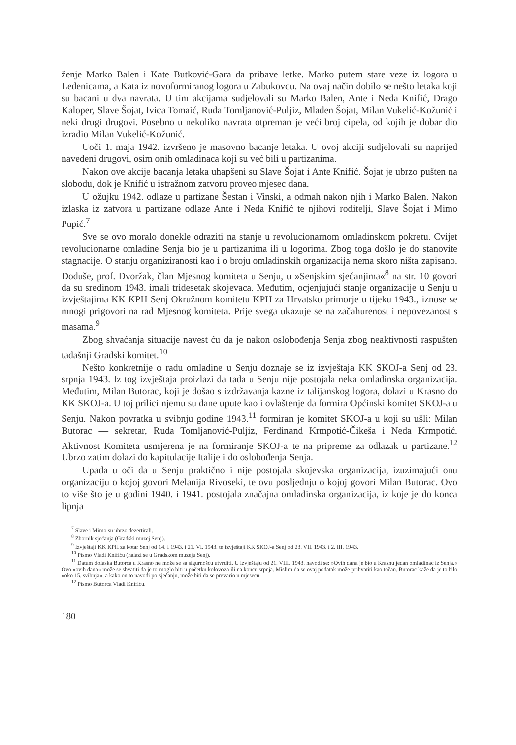ženje Marko Balen i Kate Butković-Gara da pribave letke. Marko putem stare veze iz logora u Ledenicama, a Kata iz novoformiranog logora u Zabukovcu. Na ovaj način dobilo se nešto letaka koji su bacani u dva navrata. U tim akcijama sudjelovali su Marko Balen, Ante i Neda Knifić, Drago Kaloper, Slave Šojat, Ivica Tomaić, Ruda Tomljanović-Puljiz, Mladen Šojat, Milan Vukelić-Kožunić i neki drugi drugovi. Posebno u nekoliko navrata otpreman je veći broj cipela, od kojih je dobar dio izradio Milan Vukelić-Kožunić.
Uoči 1. maja 1942. izvršeno je masovno bacanje letaka. U ovoj akciji sudjelovali su naprijed navedeni drugovi, osim onih omladinaca koji su već bili u partizanima.
Nakon ove akcije bacanja letaka uhapšeni su Slave Šojat i Ante Knifić. Šojat je ubrzo pušten na slobodu, dok je Knifić u istražnom zatvoru proveo mjesec dana.
U ožujku 1942. odlaze u partizane Šestan i Vinski, a odmah nakon njih i Marko Balen. Nakon izlaska iz zatvora u partizane odlaze Ante i Neda Knifić te njihovi roditelji, Slave Šojat i Mimo Pupić.<sup>7</sup>
Sve se ovo moralo donekle odraziti na stanje u revolucionarnom omladinskom pokretu. Cvijet revolucionarne omladine Senja bio je u partizanima ili u logorima. Zbog toga došlo je do stanovite stagnacije. O stanju organiziranosti kao i o broju omladinskih organizacija nema skoro ništa zapisano. Doduše, prof. Dvoržak, član Mjesnog komiteta u Senju, u »Senjskim sjećanjima«<sup>8</sup> na str. 10 govori da su sredinom 1943. imali tridesetak skojevaca. Međutim, ocjenjujući stanje organizacije u Senju u izvještajima KK KPH Senj Okružnom komitetu KPH za Hrvatsko primorje u tijeku 1943., iznose se mnogi prigovori na rad Mjesnog komiteta. Prije svega ukazuje se na začahurenost i nepovezanost s masama.<sup>9</sup>
Zbog shvaćanja situacije navest ću da je nakon oslobođenja Senja zbog neaktivnosti raspušten tadašnji Gradski komitet.<sup>10</sup>
Nešto konkretnije o radu omladine u Senju doznaje se iz izvještaja KK SKOJ-a Senj od 23. srpnja 1943. Iz tog izvještaja proizlazi da tada u Senju nije postojala neka omladinska organizacija. Međutim, Milan Butorac, koji je došao s izdržavanja kazne iz talijanskog logora, dolazi u Krasno do KK SKOJ-a. U toj prilici njemu su dane upute kao i ovlaštenje da formira Općinski komitet SKOJ-a u Senju. Nakon povratka u svibnju godine 1943.<sup>11</sup> formiran je komitet SKOJ-a u koji su ušli: Milan Butorac — sekretar, Ruda Tomljanović-Puljiz, Ferdinand Krmpotić-Čikeša i Neda Krmpotić. Aktivnost Komiteta usmjerena je na formiranje SKOJ-a te na pripreme za odlazak u partizane.<sup>12</sup> Ubrzo zatim dolazi do kapitulacije Italije i do oslobođenja Senja.
Upada u oči da u Senju praktično i nije postojala skojevska organizacija, izuzimajući onu organizaciju o kojoj govori Melanija Rivoseki, te ovu posljednju o kojoj govori Milan Butorac. Ovo to više što je u godini 1940. i 1941. postojala značajna omladinska organizacija, iz koje je do konca lipnja
<sup>7</sup> Slave i Mimo su ubrzo dezertirali.
<sup>8</sup> Zbornik sjećanja (Gradski muzej Senj).
<sup>9</sup> Izvještaji KK KPH za kotar Senj od 14. I 1943. i 21. VI. 1943. te izvještaji KK SKOJ-a Senj od 23. VII. 1943. i 2. III. 1943.
<sup>10</sup> Pismo Vladi Knifiću (nalazi se u Gradskom muzeju Senj).
<sup>11</sup> Datum dolaska Butorca u Krasno ne može se sa sigurnošću utvrditi. U izvještaju od 21. VIII. 1943. navodi se: »Ovih dana je bio u Krasnu jedan omladinac iz Senja.« Ovo »ovih dana« može se shvatiti da je to moglo biti u početku kolovoza ili na koncu srpnja. Mislim da se ovaj podatak može prihvatiti kao točan. Butorac kaže da je to bilo »oko 15. svibnja«, a kako on to navodi po sjećanju, može biti da se prevario u mjesecu.
<sup>12</sup> Pismo Butorca Vladi Knifiću.
180